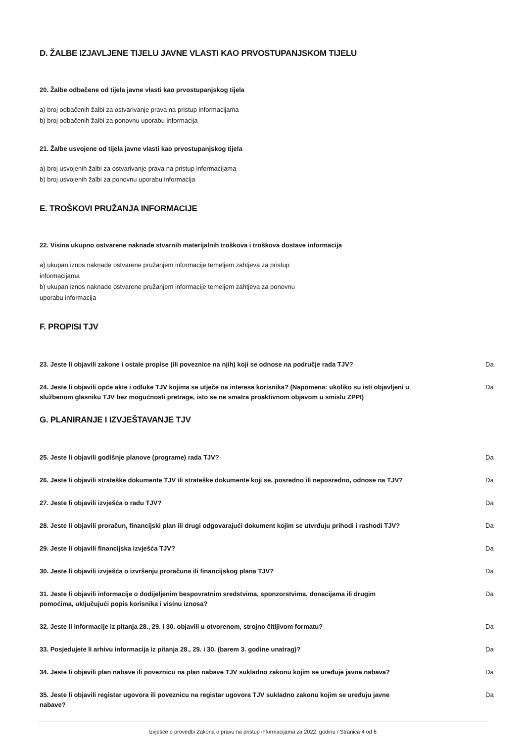D. ŽALBE IZJAVLJENE TIJELU JAVNE VLASTI KAO PRVOSTUPANJSKOM TIJELU
20. Žalbe odbačene od tijela javne vlasti kao prvostupanjskog tijela
a) broj odbačenih žalbi za ostvarivanje prava na pristup informacijama
b) broj odbačenih žalbi za ponovnu uporabu informacija
21. Žalbe usvojene od tijela javne vlasti kao prvostupanjskog tijela
a) broj usvojenih žalbi za ostvarivanje prava na pristup informacijama
b) broj usvojenih žalbi za ponovnu uporabu informacija
E. TROŠKOVI PRUŽANJA INFORMACIJE
22. Visina ukupno ostvarene naknade stvarnih materijalnih troškova i troškova dostave informacija
a) ukupan iznos naknade ostvarene pružanjem informacije temeljem zahtjeva za pristup
informacijama
b) ukupan iznos naknade ostvarene pružanjem informacije temeljem zahtjeva za ponovnu
uporabu informacija
F. PROPISI TJV
23. Jeste li objavili zakone i ostale propise (ili poveznice na njih) koji se odnose na područje rada TJV? Da
24. Jeste li objavili opće akte i odluke TJV kojima se utječe na interese korisnika? (Napomena: ukoliko su isti objavljeni u službenom glasniku TJV bez mogućnosti pretrage, isto se ne smatra proaktivnom objavom u smislu ZPPI) Da
G. PLANIRANJE I IZVJEŠTAVANJE TJV
25. Jeste li objavili godišnje planove (programe) rada TJV? Da
26. Jeste li objavili strateške dokumente TJV ili strateške dokumente koji se, posredno ili neposredno, odnose na TJV? Da
27. Jeste li objavili izvješća o radu TJV? Da
28. Jeste li objavili proračun, financijski plan ili drugi odgovarajući dokument kojim se utvrđuju prihodi i rashodi TJV? Da
29. Jeste li objavili financijska izvješća TJV? Da
30. Jeste li objavili izvješća o izvršenju proračuna ili financijskog plana TJV? Da
31. Jeste li objavili informacije o dodijeljenim bespovratnim sredstvima, sponzorstvima, donacijama ili drugim pomoćima, uključujući popis korisnika i visinu iznosa? Da
32. Jeste li informacije iz pitanja 28., 29. i 30. objavili u otvorenom, strojno čitljivom formatu? Da
33. Posjedujete li arhivu informacija iz pitanja 28., 29. i 30. (barem 3. godine unatrag)? Da
34. Jeste li objavili plan nabave ili poveznicu na plan nabave TJV sukladno zakonu kojim se uređuje javna nabava? Da
35. Jeste li objavili registar ugovora ili poveznicu na registar ugovora TJV sukladno zakonu kojim se uređuju javne nabave? Da
Izvješće o provedbi Zakona o pravu na pristup informacijama za 2022. godinu / Stranica 4 od 6